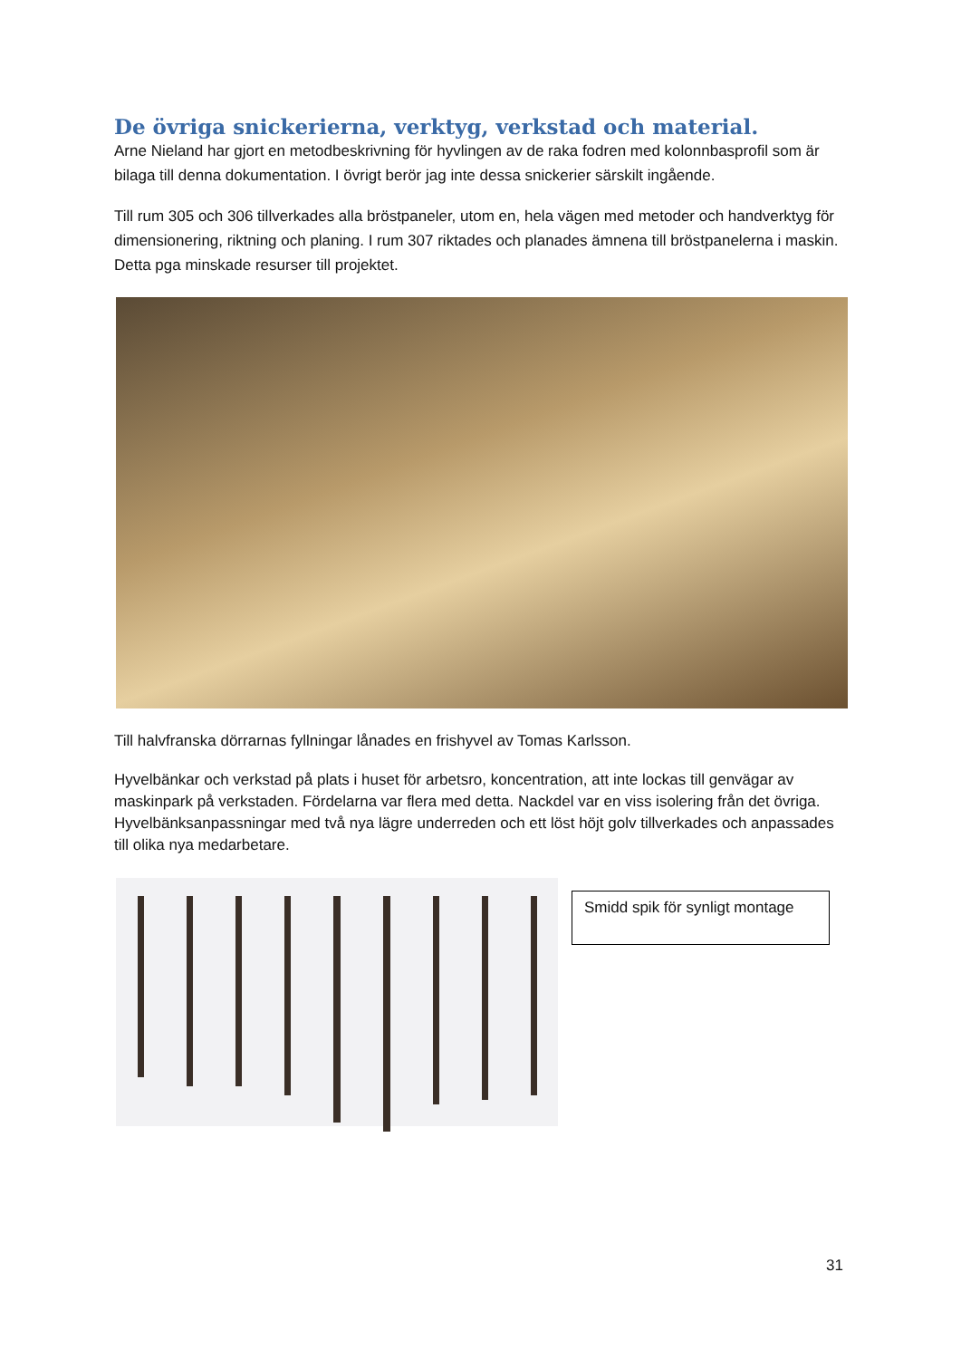De övriga snickerierna, verktyg, verkstad och material.
Arne Nieland har gjort en metodbeskrivning för hyvlingen av de raka fodren med kolonnbasprofil som är bilaga till denna dokumentation. I övrigt berör jag inte dessa snickerier särskilt ingående.
Till rum 305 och 306 tillverkades alla bröstpaneler, utom en, hela vägen med metoder och handverktyg för dimensionering, riktning och planing. I rum 307 riktades och planades ämnena till bröstpanelerna i maskin. Detta pga minskade resurser till projektet.
Till halvfranska dörrarnas fyllningar lånades en frishyvel av Tomas Karlsson.
Hyvelbänkar och verkstad på plats i huset för arbetsro, koncentration, att inte lockas till genvägar av maskinpark på verkstaden. Fördelarna var flera med detta. Nackdel var en viss isolering från det övriga. Hyvelbänksanpassningar med två nya lägre underreden och ett löst höjt golv tillverkades och anpassades till olika nya medarbetare.
Smidd spik för synligt montage
31